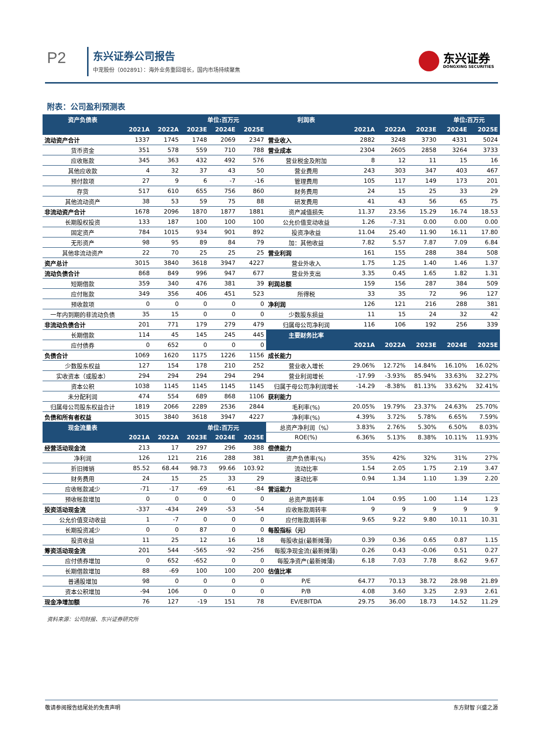P2 东兴证券公司报告
中宠股份（002891）：海外业务重回增长，国内市场持续聚焦
东兴证券
DONGXING SECURITIES
附表：公司盈利预测表
| 资产负债表 | | | 单位:百万元 | | | 利润表 | | | | 单位:百万元 | |
| --- | --- | --- | --- | --- | --- | --- | --- | --- | --- | --- | --- |
| | 2021A | 2022A | 2023E | 2024E | 2025E | | 2021A | 2022A | 2023E | 2024E | 2025E |
| 流动资产合计 | 1337 | 1745 | 1748 | 2069 | 2347 | 营业收入 | 2882 | 3248 | 3730 | 4331 | 5024 |
| 货币资金 | 351 | 578 | 559 | 710 | 788 | 营业成本 | 2304 | 2605 | 2858 | 3264 | 3733 |
| 应收账款 | 345 | 363 | 432 | 492 | 576 | 营业税金及附加 | 8 | 12 | 11 | 15 | 16 |
| 其他应收款 | 4 | 32 | 37 | 43 | 50 | 营业费用 | 243 | 303 | 347 | 403 | 467 |
| 预付款项 | 27 | 9 | 6 | -7 | -16 | 管理费用 | 105 | 117 | 149 | 173 | 201 |
| 存货 | 517 | 610 | 655 | 756 | 860 | 财务费用 | 24 | 15 | 25 | 33 | 29 |
| 其他流动资产 | 38 | 53 | 59 | 75 | 88 | 研发费用 | 41 | 43 | 56 | 65 | 75 |
| 非流动资产合计 | 1678 | 2096 | 1870 | 1877 | 1881 | 资产减值损失 | 11.37 | 23.56 | 15.29 | 16.74 | 18.53 |
| 长期股权投资 | 133 | 187 | 100 | 100 | 100 | 公允价值变动收益 | 1.26 | -7.31 | 0.00 | 0.00 | 0.00 |
| 固定资产 | 784 | 1015 | 934 | 901 | 892 | 投资净收益 | 11.04 | 25.40 | 11.90 | 16.11 | 17.80 |
| 无形资产 | 98 | 95 | 89 | 84 | 79 | 加：其他收益 | 7.82 | 5.57 | 7.87 | 7.09 | 6.84 |
| 其他非流动资产 | 22 | 70 | 25 | 25 | 25 | 营业利润 | 161 | 155 | 288 | 384 | 508 |
| 资产总计 | 3015 | 3840 | 3618 | 3947 | 4227 | 营业外收入 | 1.75 | 1.25 | 1.40 | 1.46 | 1.37 |
| 流动负债合计 | 868 | 849 | 996 | 947 | 677 | 营业外支出 | 3.35 | 0.45 | 1.65 | 1.82 | 1.31 |
| 短期借款 | 359 | 340 | 476 | 381 | 39 | 利润总额 | 159 | 156 | 287 | 384 | 509 |
| 应付账款 | 349 | 356 | 406 | 451 | 523 | 所得税 | 33 | 35 | 72 | 96 | 127 |
| 预收款项 | 0 | 0 | 0 | 0 | 0 | 净利润 | 126 | 121 | 216 | 288 | 381 |
| 一年内到期的非流动负债 | 35 | 15 | 0 | 0 | 0 | 少数股东损益 | 11 | 15 | 24 | 32 | 42 |
| 非流动负债合计 | 201 | 771 | 179 | 279 | 479 | 归属母公司净利润 | 116 | 106 | 192 | 256 | 339 |
| 长期借款 | 114 | 45 | 145 | 245 | 445 | 主要财务比率 | | | | | |
| 应付债券 | 0 | 652 | 0 | 0 | 0 | | 2021A | 2022A | 2023E | 2024E | 2025E |
| 负债合计 | 1069 | 1620 | 1175 | 1226 | 1156 | 成长能力 | | | | | |
| 少数股东权益 | 127 | 154 | 178 | 210 | 252 | 营业收入增长 | 29.06% | 12.72% | 14.84% | 16.10% | 16.02% |
| 实收资本（或股本） | 294 | 294 | 294 | 294 | 294 | 营业利润增长 | -17.99 | -3.93% | 85.94% | 33.63% | 32.27% |
| 资本公积 | 1038 | 1145 | 1145 | 1145 | 1145 | 归属于母公司净利润增长 | -14.29 | -8.38% | 81.13% | 33.62% | 32.41% |
| 未分配利润 | 474 | 554 | 689 | 868 | 1106 | 获利能力 | | | | | |
| 归属母公司股东权益合计 | 1819 | 2066 | 2289 | 2536 | 2844 | 毛利率(%) | 20.05% | 19.79% | 23.37% | 24.63% | 25.70% |
| 负债和所有者权益 | 3015 | 3840 | 3618 | 3947 | 4227 | 净利率(%) | 4.39% | 3.72% | 5.78% | 6.65% | 7.59% |
| 现金流量表 | | | 单位:百万元 | | | 总资产净利润（%） | 3.83% | 2.76% | 5.30% | 6.50% | 8.03% |
| | 2021A | 2022A | 2023E | 2024E | 2025E | ROE(%) | 6.36% | 5.13% | 8.38% | 10.11% | 11.93% |
| 经营活动现金流 | 213 | 17 | 297 | 296 | 388 | 偿债能力 | | | | | |
| 净利润 | 126 | 121 | 216 | 288 | 381 | 资产负债率(%) | 35% | 42% | 32% | 31% | 27% |
| 折旧摊销 | 85.52 | 68.44 | 98.73 | 99.66 | 103.92 | 流动比率 | 1.54 | 2.05 | 1.75 | 2.19 | 3.47 |
| 财务费用 | 24 | 15 | 25 | 33 | 29 | 速动比率 | 0.94 | 1.34 | 1.10 | 1.39 | 2.20 |
| 应收帐款减少 | -71 | -17 | -69 | -61 | -84 | 营运能力 | | | | | |
| 预收帐款增加 | 0 | 0 | 0 | 0 | 0 | 总资产周转率 | 1.04 | 0.95 | 1.00 | 1.14 | 1.23 |
| 投资活动现金流 | -337 | -434 | 249 | -53 | -54 | 应收账款周转率 | 9 | 9 | 9 | 9 | 9 |
| 公允价值变动收益 | 1 | -7 | 0 | 0 | 0 | 应付账款周转率 | 9.65 | 9.22 | 9.80 | 10.11 | 10.31 |
| 长期投资减少 | 0 | 0 | 87 | 0 | 0 | 每股指标（元） | | | | | |
| 投资收益 | 11 | 25 | 12 | 16 | 18 | 每股收益(最新摊薄) | 0.39 | 0.36 | 0.65 | 0.87 | 1.15 |
| 筹资活动现金流 | 201 | 544 | -565 | -92 | -256 | 每股净现金流(最新摊薄) | 0.26 | 0.43 | -0.06 | 0.51 | 0.27 |
| 应付债券增加 | 0 | 652 | -652 | 0 | 0 | 每股净资产(最新摊薄) | 6.18 | 7.03 | 7.78 | 8.62 | 9.67 |
| 长期借款增加 | 88 | -69 | 100 | 100 | 200 | 估值比率 | | | | | |
| 普通股增加 | 98 | 0 | 0 | 0 | 0 | P/E | 64.77 | 70.13 | 38.72 | 28.98 | 21.89 |
| 资本公积增加 | -94 | 106 | 0 | 0 | 0 | P/B | 4.08 | 3.60 | 3.25 | 2.93 | 2.61 |
| 现金净增加额 | 76 | 127 | -19 | 151 | 78 | EV/EBITDA | 29.75 | 36.00 | 18.73 | 14.52 | 11.29 |
资料来源：公司财报、东兴证券研究所
敬请参阅报告结尾处的免责声明 东方财智 兴盛之源